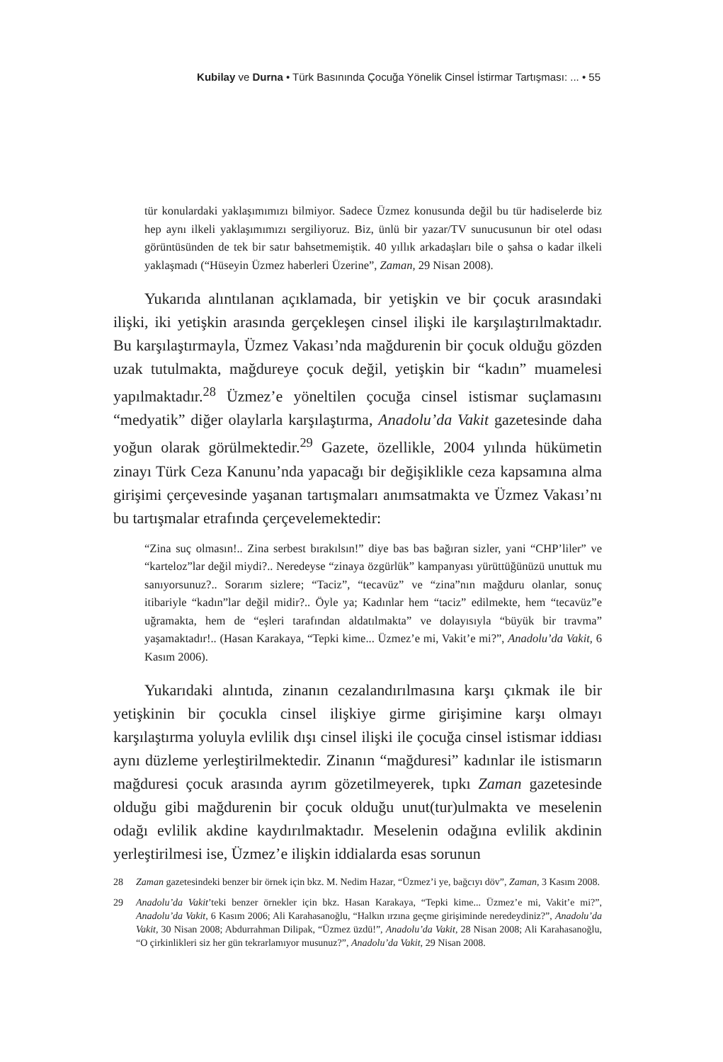Kubilay ve Durna • Türk Basınında Çocuğa Yönelik Cinsel İstirmar Tartışması: ... • 55
tür konulardaki yaklaşımımızı bilmiyor. Sadece Üzmez konusunda değil bu tür hadiselerde biz hep aynı ilkeli yaklaşımımızı sergiliyoruz. Biz, ünlü bir yazar/TV sunucusunun bir otel odası görüntüsünden de tek bir satır bahsetmemiştik. 40 yıllık arkadaşları bile o şahsa o kadar ilkeli yaklaşmadı (“Hüseyin Üzmez haberleri Üzerine”, Zaman, 29 Nisan 2008).
Yukarıda alıntılanan açıklamada, bir yetişkin ve bir çocuk arasındaki ilişki, iki yetişkin arasında gerçekleşen cinsel ilişki ile karşılaştırılmaktadır. Bu karşılaştırmayla, Üzmez Vakası’nda mağdurenin bir çocuk olduğu gözden uzak tutulmakta, mağdureye çocuk değil, yetişkin bir “kadın” muamelesi yapılmaktadır.<sup>28</sup> Üzmez’e yöneltilen çocuğa cinsel istismar suçlamasını “medyatik” diğer olaylarla karşılaştırma, Anadolu’da Vakit gazetesinde daha yoğun olarak görülmektedir.<sup>29</sup> Gazete, özellikle, 2004 yılında hükümetin zinayı Türk Ceza Kanunu’nda yapacağı bir değişiklikle ceza kapsamına alma girişimi çerçevesinde yaşanan tartışmaları anımsatmakta ve Üzmez Vakası’nı bu tartışmalar etrafında çerçevelemektedir:
“Zina suç olmasın!.. Zina serbest bırakılsın!” diye bas bas bağıran sizler, yani “CHP’liler” ve “karteloz”lar değil miydi?.. Neredeyse “zinaya özgürlük” kampanyası yürüttüğünüzü unuttuk mu sanıyorsunuz?.. Sorarım sizlere; “Taciz”, “tecavüz” ve “zina”nın mağduru olanlar, sonuç itibariyle “kadın”lar değil midir?.. Öyle ya; Kadınlar hem “taciz” edilmekte, hem “tecavüz”e uğramakta, hem de “eşleri tarafından aldatılmakta” ve dolayısıyla “büyük bir travma” yaşamaktadır!.. (Hasan Karakaya, “Tepki kime... Üzmez’e mi, Vakit’e mi?”, Anadolu’da Vakit, 6 Kasım 2006).
Yukarıdaki alıntıda, zinanın cezalandırılmasına karşı çıkmak ile bir yetişkinin bir çocukla cinsel ilişkiye girme girişimine karşı olmayı karşılaştırma yoluyla evlilik dışı cinsel ilişki ile çocuğa cinsel istismar iddiası aynı düzleme yerleştirilmektedir. Zinanın “mağduresi” kadınlar ile istismarın mağduresi çocuk arasında ayrım gözetilmeyerek, tıpkı Zaman gazetesinde olduğu gibi mağdurenin bir çocuk olduğu unut(tur)ulmakta ve meselenin odağı evlilik akdine kaydırılmaktadır. Meselenin odağına evlilik akdinin yerleştirilmesi ise, Üzmez’e ilişkin iddialarda esas sorunun
28 Zaman gazetesindeki benzer bir örnek için bkz. M. Nedim Hazar, “Üzmez’i ye, bağcıyı döv”, Zaman, 3 Kasım 2008.
29 Anadolu’da Vakit’teki benzer örnekler için bkz. Hasan Karakaya, “Tepki kime... Üzmez’e mi, Vakit’e mi?”, Anadolu’da Vakit, 6 Kasım 2006; Ali Karahasanoğlu, “Halkın ırzına geçme girişiminde neredeydiniz?”, Anadolu’da Vakit, 30 Nisan 2008; Abdurrahman Dilipak, “Üzmez üzdü!”, Anadolu’da Vakit, 28 Nisan 2008; Ali Karahasanoğlu, “O çirkinlikleri siz her gün tekrarlamıyor musunuz?”, Anadolu’da Vakit, 29 Nisan 2008.